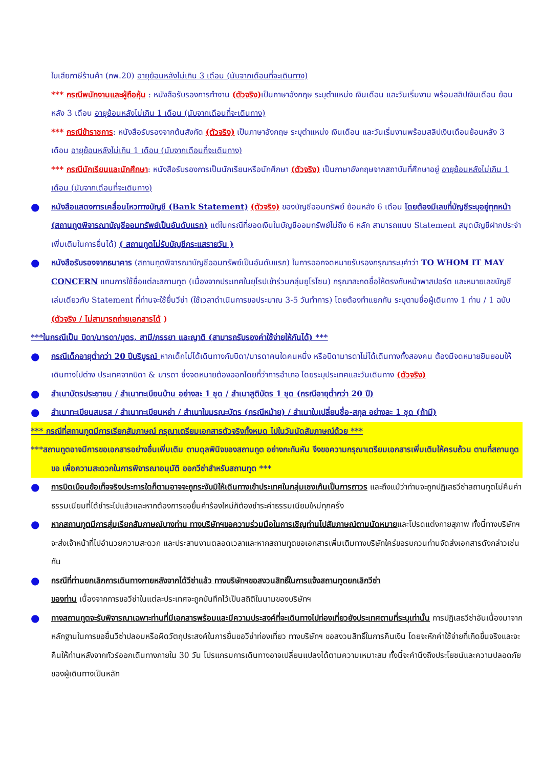ใบเสียภาษีร้านค้า (ภพ.20) อายุย้อนหลังไม่เกิน 3 เดือน (นับจากเดือนที่จะเดินทาง)
*** กรณีพนักงานและผู้ถือหุ้น : หนังสือรับรองการทำงาน (ตัวจริง) เป็นภาษาอังกฤษ ระบุตำแหน่ง เงินเดือน และวันเริ่มงาน พร้อมสลิปเงินเดือน ย้อนหลัง 3 เดือน อายุย้อนหลังไม่เกิน 1 เดือน (นับจากเดือนที่จะเดินทาง)
*** กรณีข้าราชการ: หนังสือรับรองจากต้นสังกัด (ตัวจริง) เป็นภาษาอังกฤษ ระบุตำแหน่ง เงินเดือน และวันเริ่มงานพร้อมสลิปเงินเดือนย้อนหลัง 3 เดือน อายุย้อนหลังไม่เกิน 1 เดือน (นับจากเดือนที่จะเดินทาง)
*** กรณีนักเรียนและนักศึกษา: หนังสือรับรองการเป็นนักเรียนหรือนักศึกษา (ตัวจริง) เป็นภาษาอังกฤษจากสถาบันที่ศึกษาอยู่ อายุย้อนหลังไม่เกิน 1 เดือน (นับจากเดือนที่จะเดินทาง)
●
หนังสือแสดงการเคลื่อนไหวทางบัญชี (Bank Statement) (ตัวจริง) ของบัญชีออมทรัพย์ ย้อนหลัง 6 เดือน โดยต้องมีเลขที่บัญชีระบุอยู่ทุกหน้า (สถานทูตพิจารณาบัญชีออมทรัพย์เป็นอันดับแรก) แต่ในกรณีที่ยอดเงินในบัญชีออมทรัพย์ไม่ถึง 6 หลัก สามารถแนบ Statement สมุดบัญชีฝากประจำเพิ่มเติมในการยื่นได้) ( สถานทูตไม่รับบัญชีกระแสรายวัน )
●
หนังสือรับรองจากธนาคาร (สถานทูตพิจารณาบัญชีออมทรัพย์เป็นอันดับแรก) ในการออกจดหมายรับรองกรุณาระบุคำว่า TO WHOM IT MAY CONCERN แทนการใช้ชื่อแต่ละสถานทูต (เนื่องจากประเทศในยุโรปเข้าร่วมกลุ่มยูโรโซน) กรุณาสะกดชื่อให้ตรงกับหน้าพาสปอร์ต และหมายเลขบัญชีเล่มเดียวกับ Statement ที่ท่านจะใช้ยื่นวีซ่า (ใช้เวลาดำเนินการขอประมาณ 3-5 วันทำการ) โดยต้องทำแยกกัน ระบุตามชื่อผู้เดินทาง 1 ท่าน / 1 ฉบับ (ตัวจริง / ไม่สามารถถ่ายเอกสารได้ )
***ในกรณีเป็น บิดา/มารดา/บุตร, สามี/ภรรยา และญาติ (สามารถรับรองค่าใช้จ่ายให้กันได้) ***
●
กรณีเด็กอายุต่ำกว่า 20 ปีบริบูรณ์ หากเด็กไม่ได้เดินทางกับบิดา/มารดาคนใดคนหนึ่ง หรือบิดามารดาไม่ได้เดินทางทั้งสองคน ต้องมีจดหมายยินยอมให้เดินทางไปต่าง ประเทศจากบิดา & มารดา ซึ่งจดหมายต้องออกโดยที่ว่าการอำเภอ โดยระบุประเทศและวันเดินทาง (ตัวจริง)
●
สำเนาบัตรประชาชน / สำเนาทะเบียนบ้าน อย่างละ 1 ชุด / สำเนาสูติบัตร 1 ชุด (กรณีอายุต่ำกว่า 20 ปี)
●
สำเนาทะเบียนสมรส / สำเนาทะเบียนหย่า / สำเนาใบมรณะบัตร (กรณีหม้าย) / สำเนาใบเปลี่ยนชื่อ-สกุล อย่างละ 1 ชุด (ถ้ามี)
*** กรณีที่สถานทูตมีการเรียกสัมภาษณ์ กรุณาเตรียมเอกสารตัวจริงทั้งหมด ไปในวันนัดสัมภาษณ์ด้วย ***
***สถานทูตอาจมีการขอเอกสารอย่างอื่นเพิ่มเติม ตามดุลพินิจของสถานทูต อย่างกะทันหัน จึงขอความกรุณาเตรียมเอกสารเพิ่มเติมให้ครบถ้วน ตามที่สถานทูตขอ เพื่อความสะดวกในการพิจารณาอนุมัติ ออกวีซ่าสำหรับสถานทูต ***
●
การบิดเบือนข้อเท็จจริงประการใดก็ตามอาจจะถูกระงับมิให้เดินทางเข้าประเทศในกลุ่มเชงเก้นเป็นการถาวร และถึงแม้ว่าท่านจะถูกปฏิเสธวีซ่าสถานทูตไม่คืนค่าธรรมเนียมที่ได้ชำระไปแล้วและหากต้องการขอยื่นคำร้องใหม่ก็ต้องชำระค่าธรรมเนียมใหม่ทุกครั้ง
●
หากสถานทูตมีการสุ่มเรียกสัมภาษณ์บางท่าน ทางบริษัทฯขอความร่วมมือในการเชิญท่านไปสัมภาษณ์ตามนัดหมายและโปรดแต่งกายสุภาพ ทั้งนี้ทางบริษัทฯ จะส่งเจ้าหน้าที่ไปอำนวยความสะดวก และประสานงานตลอดเวลาและหากสถานทูตขอเอกสารเพิ่มเติมทางบริษัทใคร่ขอรบกวนท่านจัดส่งเอกสารดังกล่าวเช่นกัน
●
กรณีที่ท่านยกเลิกการเดินทางภายหลังจากได้วีซ่าแล้ว ทางบริษัทฯขอสงวนสิทธิ์ในการแจ้งสถานทูตยกเลิกวีซ่า
ของท่าน เนื่องจากการขอวีซ่าในแต่ละประเทศจะถูกบันทึกไว้เป็นสถิติในนามของบริษัทฯ
●
ทางสถานทูตจะรับพิจารณาเฉพาะท่านที่มีเอกสารพร้อมและมีความประสงค์ที่จะเดินทางไปท่องเที่ยวยังประเทศตามที่ระบุเท่านั้น การปฏิเสธวีซ่าอันเนื่องมาจากหลักฐานในการขอยื่นวีซ่าปลอมหรือผิดวัตถุประสงค์ในการยื่นขอวีซ่าท่องเที่ยว ทางบริษัทฯ ขอสงวนสิทธิ์ในการคืนเงิน โดยจะหักค่าใช้จ่ายที่เกิดขึ้นจริงและจะคืนให้ท่านหลังจากทัวร์ออกเดินทางภายใน 30 วัน โปรแกรมการเดินทางอาจเปลี่ยนแปลงได้ตามความเหมาะสม ทั้งนี้จะคำนึงถึงประโยชน์และความปลอดภัยของผู้เดินทางเป็นหลัก